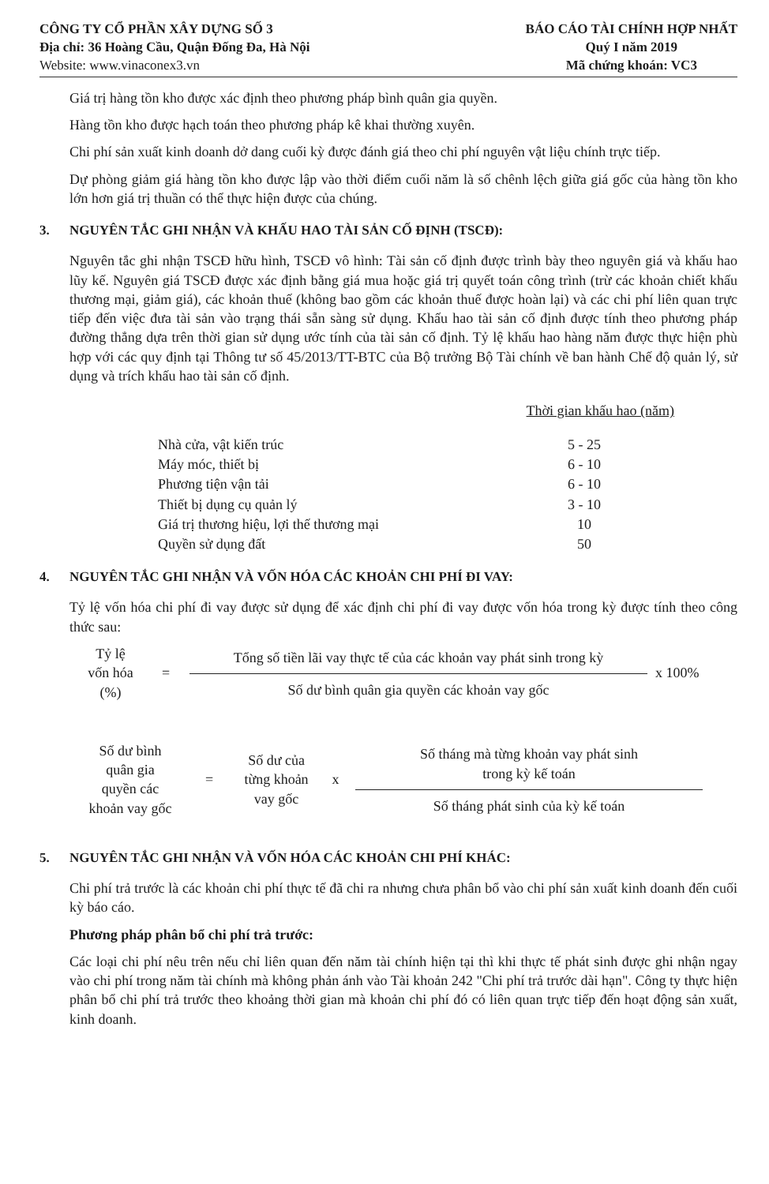CÔNG TY CỔ PHẦN XÂY DỰNG SỐ 3
Địa chỉ: 36 Hoàng Cầu, Quận Đống Đa, Hà Nội
Website: www.vinaconex3.vn
BÁO CÁO TÀI CHÍNH HỢP NHẤT
Quý I năm 2019
Mã chứng khoán: VC3
Giá trị hàng tồn kho được xác định theo phương pháp bình quân gia quyền.
Hàng tồn kho được hạch toán theo phương pháp kê khai thường xuyên.
Chi phí sản xuất kinh doanh dở dang cuối kỳ được đánh giá theo chi phí nguyên vật liệu chính trực tiếp.
Dự phòng giảm giá hàng tồn kho được lập vào thời điểm cuối năm là số chênh lệch giữa giá gốc của hàng tồn kho lớn hơn giá trị thuần có thể thực hiện được của chúng.
3. NGUYÊN TẮC GHI NHẬN VÀ KHẤU HAO TÀI SẢN CỐ ĐỊNH (TSCĐ):
Nguyên tắc ghi nhận TSCĐ hữu hình, TSCĐ vô hình: Tài sản cố định được trình bày theo nguyên giá và khấu hao lũy kế. Nguyên giá TSCĐ được xác định bằng giá mua hoặc giá trị quyết toán công trình (trừ các khoản chiết khấu thương mại, giảm giá), các khoản thuế (không bao gồm các khoản thuế được hoàn lại) và các chi phí liên quan trực tiếp đến việc đưa tài sản vào trạng thái sẵn sàng sử dụng. Khấu hao tài sản cố định được tính theo phương pháp đường thẳng dựa trên thời gian sử dụng ước tính của tài sản cố định. Tỷ lệ khấu hao hàng năm được thực hiện phù hợp với các quy định tại Thông tư số 45/2013/TT-BTC của Bộ trưởng Bộ Tài chính về ban hành Chế độ quản lý, sử dụng và trích khấu hao tài sản cố định.
Thời gian khấu hao (năm)
| Nhà cửa, vật kiến trúc | 5 - 25 |
| Máy móc, thiết bị | 6 - 10 |
| Phương tiện vận tải | 6 - 10 |
| Thiết bị dụng cụ quản lý | 3 - 10 |
| Giá trị thương hiệu, lợi thế thương mại | 10 |
| Quyền sử dụng đất | 50 |
4. NGUYÊN TẮC GHI NHẬN VÀ VỐN HÓA CÁC KHOẢN CHI PHÍ ĐI VAY:
Tỷ lệ vốn hóa chi phí đi vay được sử dụng để xác định chi phí đi vay được vốn hóa trong kỳ được tính theo công thức sau:
Tỷ lệ
vốn hóa
(%)
=
Tổng số tiền lãi vay thực tế của các khoản vay phát sinh trong kỳ
Số dư bình quân gia quyền các khoản vay gốc
x 100%
Số dư bình
quân gia
quyền các
khoản vay gốc
=
Số dư của
từng khoản
vay gốc
x
Số tháng mà từng khoản vay phát sinh
trong kỳ kế toán
Số tháng phát sinh của kỳ kế toán
5. NGUYÊN TẮC GHI NHẬN VÀ VỐN HÓA CÁC KHOẢN CHI PHÍ KHÁC:
Chi phí trả trước là các khoản chi phí thực tế đã chi ra nhưng chưa phân bổ vào chi phí sản xuất kinh doanh đến cuối kỳ báo cáo.
Phương pháp phân bổ chi phí trả trước:
Các loại chi phí nêu trên nếu chỉ liên quan đến năm tài chính hiện tại thì khi thực tế phát sinh được ghi nhận ngay vào chi phí trong năm tài chính mà không phản ánh vào Tài khoản 242 "Chi phí trả trước dài hạn". Công ty thực hiện phân bổ chi phí trả trước theo khoảng thời gian mà khoản chi phí đó có liên quan trực tiếp đến hoạt động sản xuất, kinh doanh.